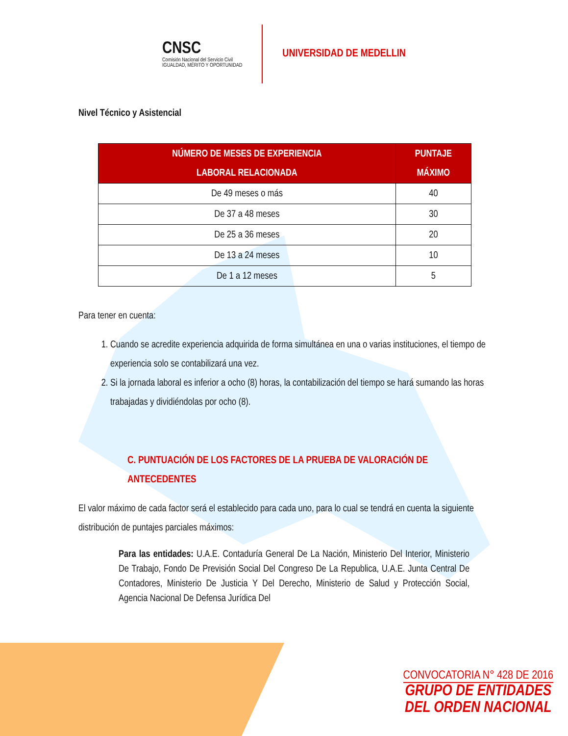CNSC
Comisión Nacional del Servicio Civil
IGUALDAD, MÉRITO Y OPORTUNIDAD
UNIVERSIDAD DE MEDELLIN
Nivel Técnico y Asistencial
| NÚMERO DE MESES DE EXPERIENCIA LABORAL RELACIONADA | PUNTAJE MÁXIMO |
| --- | --- |
| De 49 meses o más | 40 |
| De 37 a 48 meses | 30 |
| De 25 a 36 meses | 20 |
| De 13 a 24 meses | 10 |
| De 1 a 12 meses | 5 |
Para tener en cuenta:
1. Cuando se acredite experiencia adquirida de forma simultánea en una o varias instituciones, el tiempo de experiencia solo se contabilizará una vez.
2. Si la jornada laboral es inferior a ocho (8) horas, la contabilización del tiempo se hará sumando las horas trabajadas y dividiéndolas por ocho (8).
C. PUNTUACIÓN DE LOS FACTORES DE LA PRUEBA DE VALORACIÓN DE ANTECEDENTES
El valor máximo de cada factor será el establecido para cada uno, para lo cual se tendrá en cuenta la siguiente distribución de puntajes parciales máximos:
Para las entidades: U.A.E. Contaduría General De La Nación, Ministerio Del Interior, Ministerio De Trabajo, Fondo De Previsión Social Del Congreso De La Republica, U.A.E. Junta Central De Contadores, Ministerio De Justicia Y Del Derecho, Ministerio de Salud y Protección Social, Agencia Nacional De Defensa Jurídica Del
CONVOCATORIA N° 428 DE 2016
GRUPO DE ENTIDADES
DEL ORDEN NACIONAL